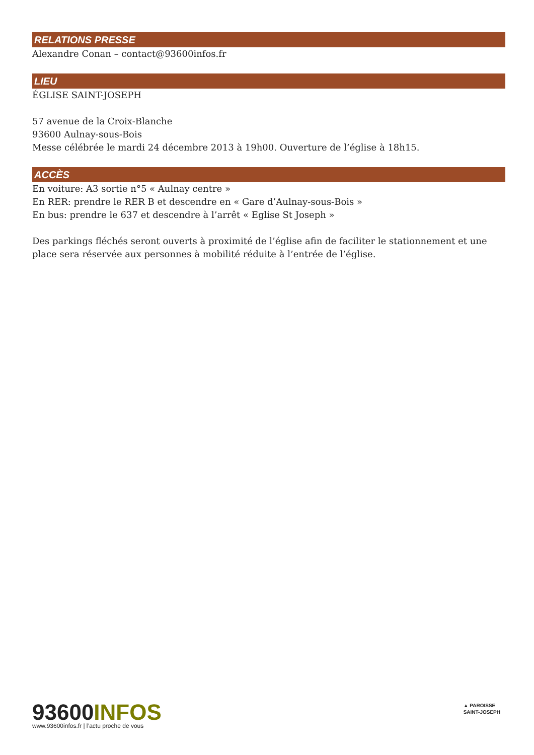RELATIONS PRESSE
Alexandre Conan – contact@93600infos.fr
LIEU
ÉGLISE SAINT-JOSEPH
57 avenue de la Croix-Blanche
93600 Aulnay-sous-Bois
Messe célébrée le mardi 24 décembre 2013 à 19h00. Ouverture de l’église à 18h15.
ACCÈS
En voiture: A3 sortie n°5 « Aulnay centre »
En RER: prendre le RER B et descendre en « Gare d’Aulnay-sous-Bois »
En bus: prendre le 637 et descendre à l’arrêt « Eglise St Joseph »
Des parkings fléchés seront ouverts à proximité de l’église afin de faciliter le stationnement et une place sera réservée aux personnes à mobilité réduite à l’entrée de l’église.
93600INFOS
www.93600infos.fr | l’actu proche de vous
▲ PAROISSE
SAINT-JOSEPH